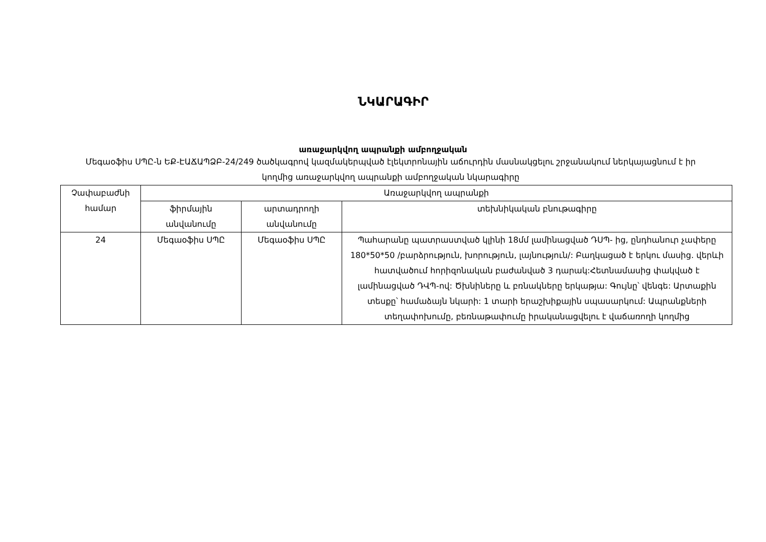ՆԿԱՐԱԳԻՐ
առաջարկվող ապրանքի ամբողջական
Մեգաօֆիս ՍՊԸ-ն ԵՔ-ԷԱՃԱՊՁԲ-24/249 ծածկագրով կազմակերպված էլեկտրոնային աճուրդին մասնակցելու շրջանակում ներկայացնում է իր կողմից առաջարկվող ապրանքի ամբողջական նկարագիրը
| Չափաբաժնի համար | Առաջարկվող ապրանքի | | |
| --- | --- | --- | --- |
| | ֆիրմային անվանումը | արտադրողի անվանումը | տեխնիկական բնութագիրը |
| 24 | Մեգաօֆիս ՍՊԸ | Մեգաօֆիս ՍՊԸ | Պահարանը պատրաստված կլինի 18մմ լամինացված ԴՍՊ- ից, ընդհանուր չափերը 180*50*50 /բարձրություն, խորություն, լայնություն/: Բաղկացած է երկու մասից. վերևի հատվածում հորիզոնական բաժանված 3 դարակ:Հետնամասից փակված է լամինացված ԴՎՊ-ով: Ծխնիները և բռնակները երկաթյա: Գույնը՝ վենգե: Արտաքին տեսքը՝ համաձայն նկարի: 1 տարի երաշխիքային սպասարկում: Ապրանքների տեղափոխումը, բեռնաթափումը իրականացվելու է վաճառողի կողմից |